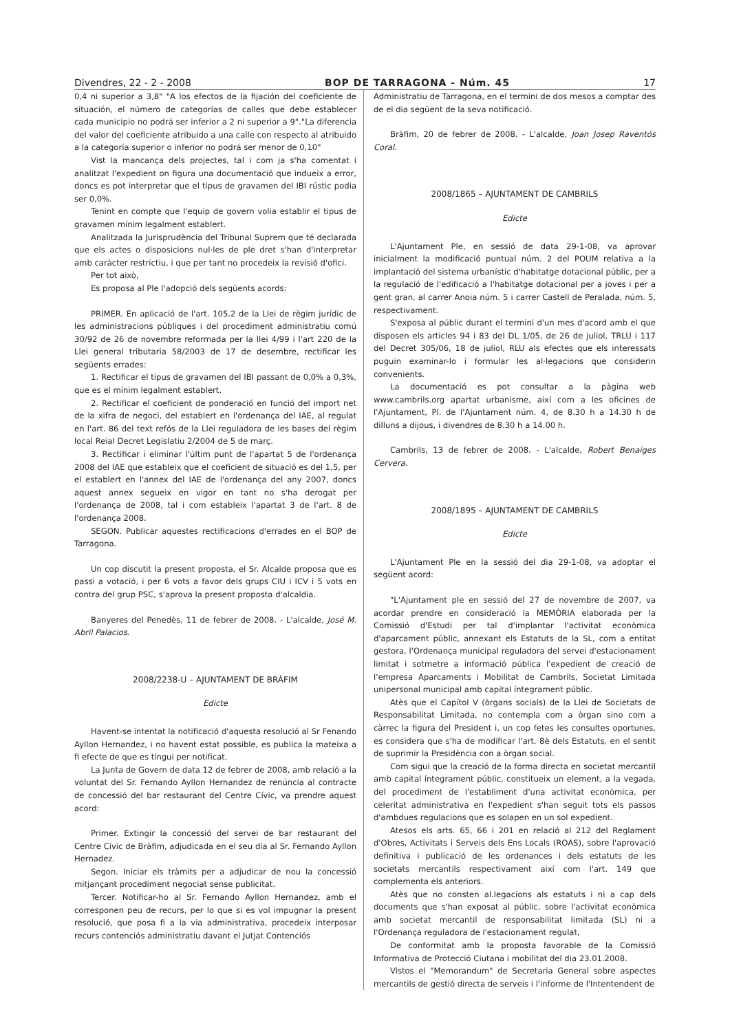Divendres, 22 - 2 - 2008 BOP DE TARRAGONA - Núm. 45 17
0,4 ni superior a 3,8" "A los efectos de la fijación del coeficiente de situación, el número de categorías de calles que debe establecer cada municipio no podrá ser inferior a 2 ni superior a 9"."La diferencia del valor del coeficiente atribuido a una calle con respecto al atribuido a la categoría superior o inferior no podrá ser menor de 0,10"
Vist la mancança dels projectes, tal i com ja s'ha comentat i analitzat l'expedient on figura una documentació que indueix a error, doncs es pot interpretar que el tipus de gravamen del IBI rústic podia ser 0,0%.
Tenint en compte que l'equip de govern volia establir el tipus de gravamen mínim legalment establert.
Analitzada la Jurisprudència del Tribunal Suprem que té declarada que els actes o disposicions nul·les de ple dret s'han d'interpretar amb caràcter restrictiu, i que per tant no procedeix la revisió d'ofici.
Per tot això,
Es proposa al Ple l'adopció dels següents acords:
PRIMER. En aplicació de l'art. 105.2 de la Llei de règim jurídic de les administracions públiques i del procediment administratiu comú 30/92 de 26 de novembre reformada per la llei 4/99 i l'art 220 de la Llei general tributaria 58/2003 de 17 de desembre, rectificar les següents errades:
1. Rectificar el tipus de gravamen del IBI passant de 0,0% a 0,3%, que es el mínim legalment establert.
2. Rectificar el coeficient de ponderació en funció del import net de la xifra de negoci, del establert en l'ordenança del IAE, al regulat en l'art. 86 del text refós de la Llei reguladora de les bases del règim local Reial Decret Legislatiu 2/2004 de 5 de març.
3. Rectificar i eliminar l'últim punt de l'apartat 5 de l'ordenança 2008 del IAE que estableix que el coeficient de situació es del 1,5, per el establert en l'annex del IAE de l'ordenança del any 2007, doncs aquest annex segueix en vigor en tant no s'ha derogat per l'ordenança de 2008, tal i com estableix l'apartat 3 de l'art. 8 de l'ordenança 2008.
SEGON. Publicar aquestes rectificacions d'errades en el BOP de Tarragona.
Un cop discutit la present proposta, el Sr. Alcalde proposa que es passi a votació, i per 6 vots a favor dels grups CIU i ICV i 5 vots en contra del grup PSC, s'aprova la present proposta d'alcaldia.
Banyeres del Penedès, 11 de febrer de 2008. - L'alcalde, José M. Abril Palacios.
2008/2238-U – AJUNTAMENT DE BRÀFIM
Edicte
Havent-se intentat la notificació d'aquesta resolució al Sr Fenando Ayllon Hernandez, i no havent estat possible, es publica la mateixa a fi efecte de que es tingui per notificat.
La Junta de Govern de data 12 de febrer de 2008, amb relació a la voluntat del Sr. Fernando Ayllon Hernandez de renúncia al contracte de concessió del bar restaurant del Centre Cívic, va prendre aquest acord:
Primer. Extingir la concessió del servei de bar restaurant del Centre Cívic de Bràfim, adjudicada en el seu dia al Sr. Fernando Ayllon Hernadez.
Segon. Iniciar els tràmits per a adjudicar de nou la concessió mitjançant procediment negociat sense publicitat.
Tercer. Notificar-ho al Sr. Fernando Ayllon Hernandez, amb el corresponen peu de recurs, per lo que si es vol impugnar la present resolució, que posa fi a la via administrativa, procedeix interposar recurs contenciós administratiu davant el Jutjat Contenciós
Administratiu de Tarragona, en el termini de dos mesos a comptar des de el dia següent de la seva notificació.
Bràfim, 20 de febrer de 2008. - L'alcalde, Joan Josep Raventós Coral.
2008/1865 – AJUNTAMENT DE CAMBRILS
Edicte
L'Ajuntament Ple, en sessió de data 29-1-08, va aprovar inicialment la modificació puntual núm. 2 del POUM relativa a la implantació del sistema urbanístic d'habitatge dotacional públic, per a la regulació de l'edificació a l'habitatge dotacional per a joves i per a gent gran, al carrer Anoia núm. 5 i carrer Castell de Peralada, núm. 5, respectivament.
S'exposa al públic durant el termini d'un mes d'acord amb el que disposen els articles 94 i 83 del DL 1/05, de 26 de juliol, TRLU i 117 del Decret 305/06, 18 de juliol, RLU als efectes que els interessats puguin examinar-lo i formular les al·legacions que considerin convenients.
La documentació es pot consultar a la pàgina web www.cambrils.org apartat urbanisme, així com a les oficines de l'Ajuntament, Pl. de l'Ajuntament núm. 4, de 8.30 h a 14.30 h de dilluns a dijous, i divendres de 8.30 h a 14.00 h.
Cambrils, 13 de febrer de 2008. - L'alcalde, Robert Benaiges Cervera.
2008/1895 – AJUNTAMENT DE CAMBRILS
Edicte
L'Ajuntament Ple en la sessió del dia 29-1-08, va adoptar el següent acord:
"L'Ajuntament ple en sessió del 27 de novembre de 2007, va acordar prendre en consideració la MEMÒRIA elaborada per la Comissió d'Estudi per tal d'implantar l'activitat econòmica d'aparcament públic, annexant els Estatuts de la SL, com a entitat gestora, l'Ordenança municipal reguladora del servei d'estacionament limitat i sotmetre a informació pública l'expedient de creació de l'empresa Aparcaments i Mobilitat de Cambrils, Societat Limitada unipersonal municipal amb capital íntegrament públic.
Atès que el Capítol V (òrgans socials) de la Llei de Societats de Responsabilitat Limitada, no contempla com a òrgan sino com a càrrec la figura del President i, un cop fetes les consultes oportunes, es considera que s'ha de modificar l'art. 8è dels Estatuts, en el sentit de suprimir la Presidència con a òrgan social.
Com sigui que la creació de la forma directa en societat mercantil amb capital íntegrament públic, constitueix un element, a la vegada, del procediment de l'establiment d'una activitat econòmica, per celeritat administrativa en l'expedient s'han seguit tots els passos d'ambdues regulacions que es solapen en un sol expedient.
Atesos els arts. 65, 66 i 201 en relació al 212 del Reglament d'Obres, Activitats i Serveis dels Ens Locals (ROAS), sobre l'aprovació definitiva i publicació de les ordenances i dels estatuts de les societats mercantils respectivament així com l'art. 149 que complementa els anteriors.
Atès que no consten al.legacions als estatuts i ni a cap dels documents que s'han exposat al públic, sobre l'activitat econòmica amb societat mercantil de responsabilitat limitada (SL) ni a l'Ordenança reguladora de l'estacionament regulat,
De conformitat amb la proposta favorable de la Comissió Informativa de Protecció Ciutana i mobilitat del dia 23.01.2008.
Vistos el "Memorandum" de Secretaria General sobre aspectes mercantils de gestió directa de serveis i l'informe de l'Intentendent de